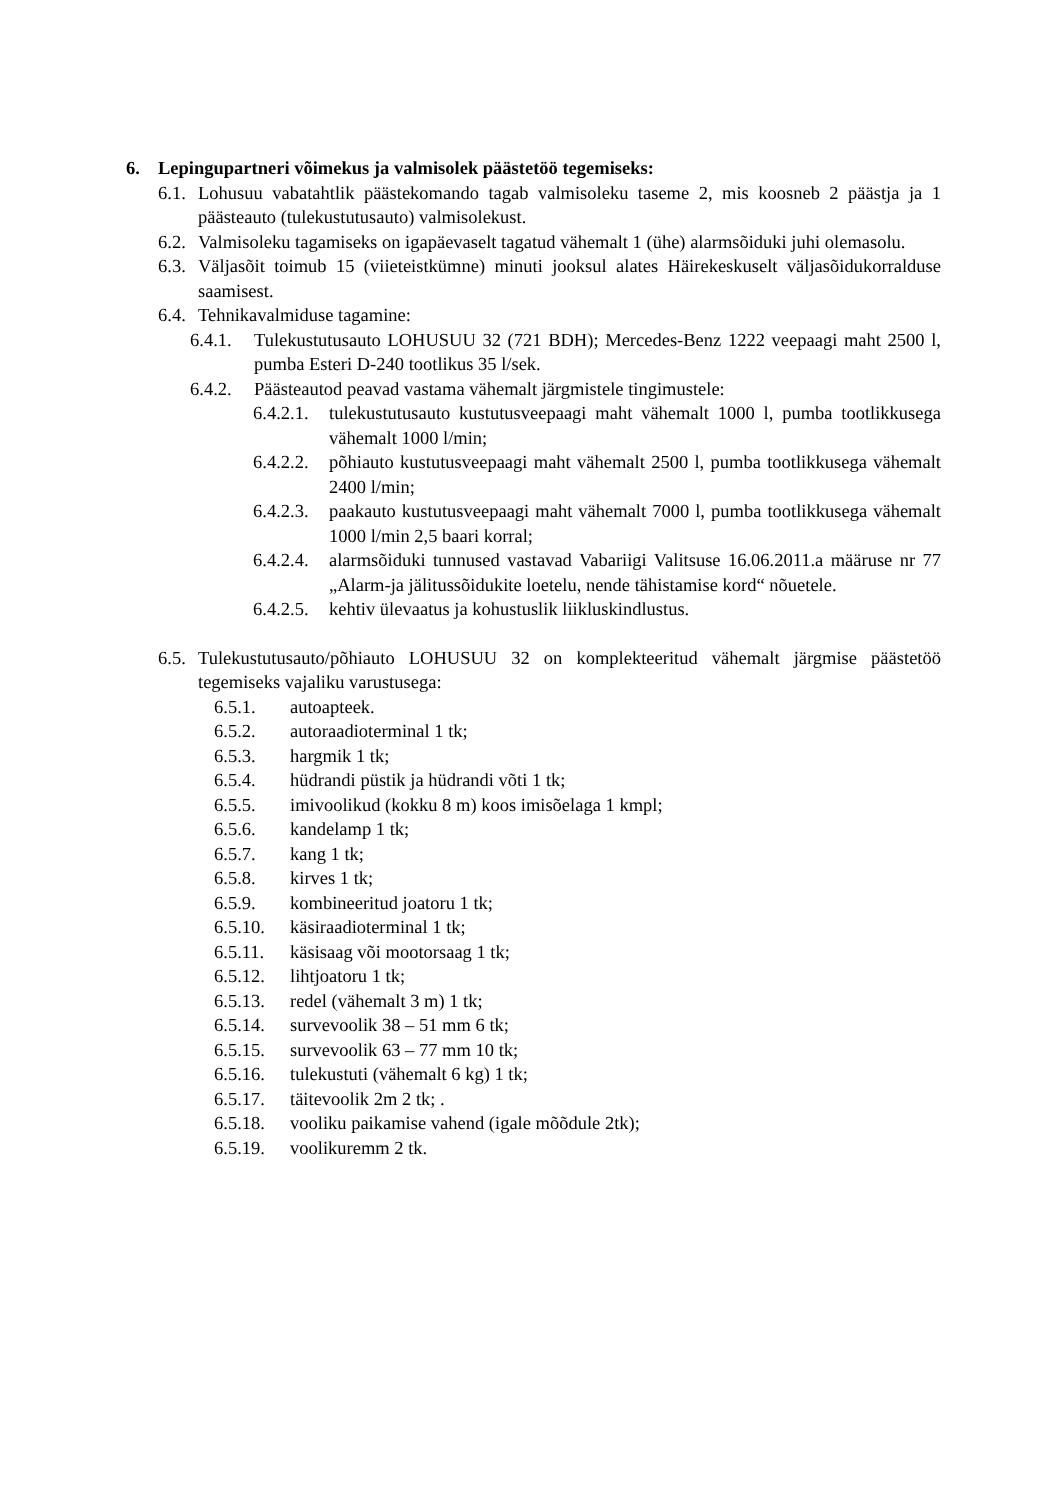6. Lepingupartneri võimekus ja valmisolek päästetöö tegemiseks:
6.1. Lohusuu vabatahtlik päästekomando tagab valmisoleku taseme 2, mis koosneb 2 päästja ja 1 päästeauto (tulekustutusauto) valmisolekust.
6.2. Valmisoleku tagamiseks on igapäevaselt tagatud vähemalt 1 (ühe) alarmsõiduki juhi olemasolu.
6.3. Väljasõit toimub 15 (viieteistkümne) minuti jooksul alates Häirekeskuselt väljasõidukorralduse saamisest.
6.4. Tehnikavalmiduse tagamine:
6.4.1. Tulekustutusauto LOHUSUU 32 (721 BDH); Mercedes-Benz 1222 veepaagi maht 2500 l, pumba Esteri D-240 tootlikus 35 l/sek.
6.4.2. Päästeautod peavad vastama vähemalt järgmistele tingimustele:
6.4.2.1. tulekustutusauto kustutusveepaagi maht vähemalt 1000 l, pumba tootlikkusega vähemalt 1000 l/min;
6.4.2.2. põhiauto kustutusveepaagi maht vähemalt 2500 l, pumba tootlikkusega vähemalt 2400 l/min;
6.4.2.3. paakauto kustutusveepaagi maht vähemalt 7000 l, pumba tootlikkusega vähemalt 1000 l/min 2,5 baari korral;
6.4.2.4. alarmsõiduki tunnused vastavad Vabariigi Valitsuse 16.06.2011.a määruse nr 77 „Alarm-ja jälitussõidukite loetelu, nende tähistamise kord“ nõuetele.
6.4.2.5. kehtiv ülevaatus ja kohustuslik liikluskindlustus.
6.5. Tulekustutusauto/põhiauto LOHUSUU 32 on komplekteeritud vähemalt järgmise päästetöö tegemiseks vajaliku varustusega:
6.5.1. autoapteek.
6.5.2. autoraadioterminal 1 tk;
6.5.3. hargmik 1 tk;
6.5.4. hüdrandi püstik ja hüdrandi võti 1 tk;
6.5.5. imivoolikud (kokku 8 m) koos imisõelaga 1 kmpl;
6.5.6. kandelamp 1 tk;
6.5.7. kang 1 tk;
6.5.8. kirves 1 tk;
6.5.9. kombineeritud joatoru 1 tk;
6.5.10. käsiraadioterminal 1 tk;
6.5.11. käsisaag või mootorsaag 1 tk;
6.5.12. lihtjoatoru 1 tk;
6.5.13. redel (vähemalt 3 m) 1 tk;
6.5.14. survevoolik 38 – 51 mm 6 tk;
6.5.15. survevoolik 63 – 77 mm 10 tk;
6.5.16. tulekustuti (vähemalt 6 kg) 1 tk;
6.5.17. täitevoolik 2m 2 tk; .
6.5.18. vooliku paikamise vahend (igale mõõdule 2tk);
6.5.19. voolikuremm 2 tk.